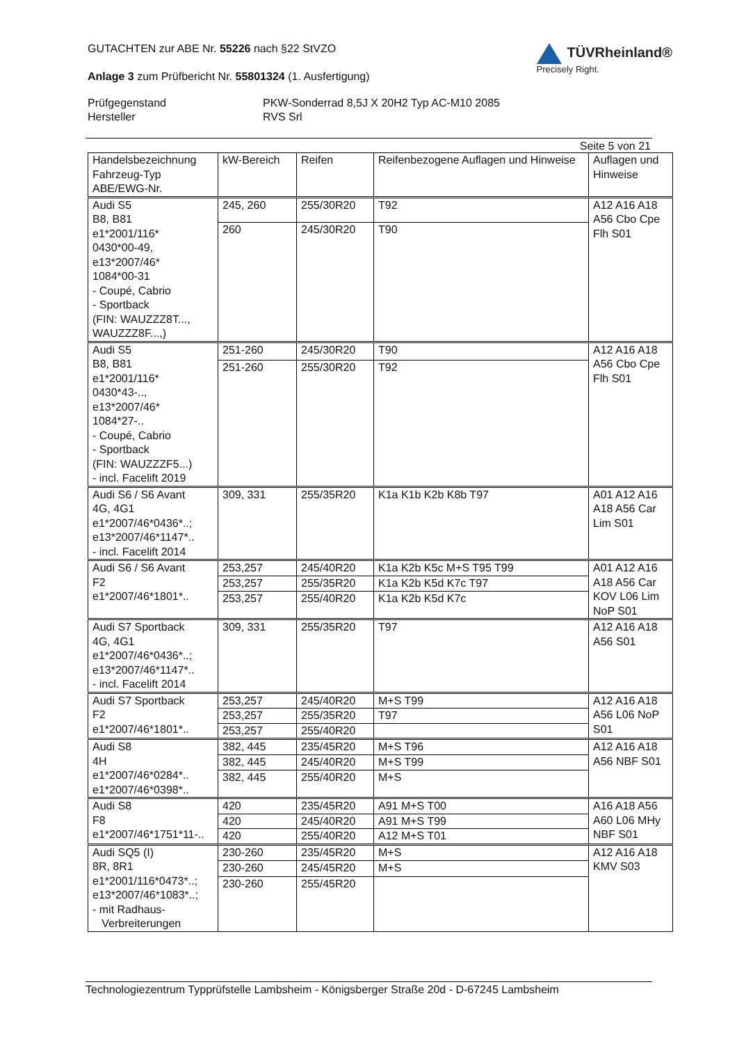GUTACHTEN zur ABE Nr. 55226 nach §22 StVZO
Anlage 3 zum Prüfbericht Nr. 55801324 (1. Ausfertigung)
TÜVRheinland®
Precisely Right.
Prüfgegenstand
Hersteller
PKW-Sonderrad 8,5J X 20H2 Typ AC-M10 2085
RVS Srl
Seite 5 von 21
| Handelsbezeichnung Fahrzeug-Typ ABE/EWG-Nr. | kW-Bereich | Reifen | Reifenbezogene Auflagen und Hinweise | Auflagen und Hinweise |
| --- | --- | --- | --- | --- |
| Audi S5 B8, B81 e1*2001/116* 0430*00-49, e13*2007/46* 1084*00-31 - Coupé, Cabrio - Sportback (FIN: WAUZZZ8T..., WAUZZZ8F...,) | 245, 260 | 255/30R20 | T92 | A12 A16 A18 A56 Cbo Cpe Flh S01 |
| | 260 | 245/30R20 | T90 | |
| Audi S5 B8, B81 e1*2001/116* 0430*43-.., e13*2007/46* 1084*27-.. - Coupé, Cabrio - Sportback (FIN: WAUZZZF5...) - incl. Facelift 2019 | 251-260 | 245/30R20 | T90 | A12 A16 A18 A56 Cbo Cpe Flh S01 |
| | 251-260 | 255/30R20 | T92 | |
| Audi S6 / S6 Avant 4G, 4G1 e1*2007/46*0436*..; e13*2007/46*1147*.. - incl. Facelift 2014 | 309, 331 | 255/35R20 | K1a K1b K2b K8b T97 | A01 A12 A16 A18 A56 Car Lim S01 |
| Audi S6 / S6 Avant F2 e1*2007/46*1801*.. | 253,257 | 245/40R20 | K1a K2b K5c M+S T95 T99 | A01 A12 A16 A18 A56 Car KOV L06 Lim NoP S01 |
| | 253,257 | 255/35R20 | K1a K2b K5d K7c T97 | |
| | 253,257 | 255/40R20 | K1a K2b K5d K7c | |
| Audi S7 Sportback 4G, 4G1 e1*2007/46*0436*..; e13*2007/46*1147*.. - incl. Facelift 2014 | 309, 331 | 255/35R20 | T97 | A12 A16 A18 A56 S01 |
| Audi S7 Sportback F2 e1*2007/46*1801*.. | 253,257 | 245/40R20 | M+S T99 | A12 A16 A18 A56 L06 NoP S01 |
| | 253,257 | 255/35R20 | T97 | |
| | 253,257 | 255/40R20 | | |
| Audi S8 4H e1*2007/46*0284*.. e1*2007/46*0398*.. | 382, 445 | 235/45R20 | M+S T96 | A12 A16 A18 A56 NBF S01 |
| | 382, 445 | 245/40R20 | M+S T99 | |
| | 382, 445 | 255/40R20 | M+S | |
| Audi S8 F8 e1*2007/46*1751*11-.. | 420 | 235/45R20 | A91 M+S T00 | A16 A18 A56 A60 L06 MHy NBF S01 |
| | 420 | 245/40R20 | A91 M+S T99 | |
| | 420 | 255/40R20 | A12 M+S T01 | |
| Audi SQ5 (I) 8R, 8R1 e1*2001/116*0473*..; e13*2007/46*1083*..; - mit Radhaus- Verbreiterungen | 230-260 | 235/45R20 | M+S | A12 A16 A18 KMV S03 |
| | 230-260 | 245/45R20 | M+S | |
| | 230-260 | 255/45R20 | | |
Technologiezentrum Typprüfstelle Lambsheim - Königsberger Straße 20d - D-67245 Lambsheim